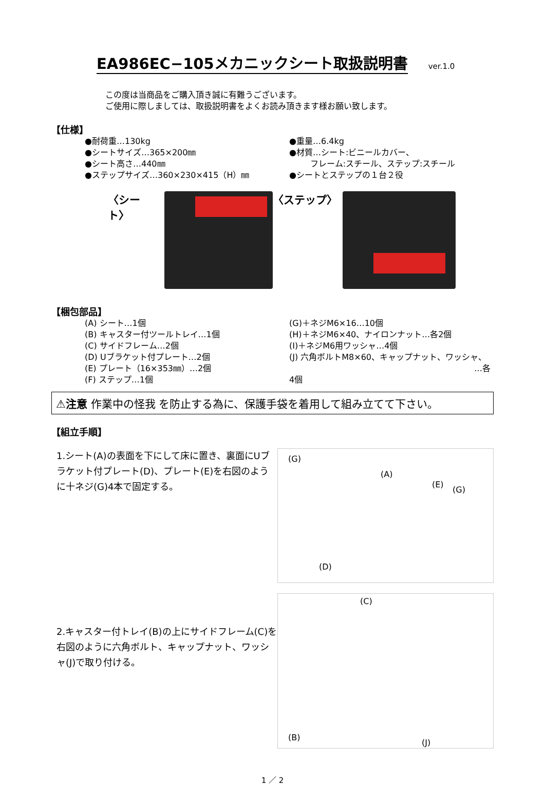EA986EC−105メカニックシート取扱説明書
ver.1.0
この度は当商品をご購入頂き誠に有難うございます。
ご使用に際しましては、取扱説明書をよくお読み頂きます様お願い致します。
【仕様】
●耐荷重…130kg
●シートサイズ…365×200㎜
●シート高さ…440㎜
●ステップサイズ…360×230×415（H）㎜
●重量…6.4kg
●材質…シート:ビニールカバー、
フレーム:スチール、ステップ:スチール
●シートとステップの１台２役
〈シート〉 〈ステップ〉
【梱包部品】
(A) シート…1個
(B) キャスター付ツールトレイ…1個
(C) サイドフレーム…2個
(D) Uブラケット付プレート…2個
(E) プレート（16×353㎜）…2個
(F) ステップ…1個
(G)＋ネジM6×16…10個
(H)＋ネジM6×40、ナイロンナット…各2個
(I)＋ネジM6用ワッシャ…4個
(J) 六角ボルトM8×60、キャップナット、ワッシャ、
…各4個
⚠注意 作業中の怪我 を防止する為に、保護手袋を着用して組み立てて下さい。
【組立手順】
1.シート(A)の表面を下にして床に置き、裏面にUブラケット付プレート(D)、プレート(E)を右図のように十ネジ(G)4本で固定する。
(G)
(A)
(E)
(G)
(D)
2.キャスター付トレイ(B)の上にサイドフレーム(C)を右図のように六角ボルト、キャップナット、ワッシャ(J)で取り付ける。
(C)
(B)
(J)
1 ／ 2